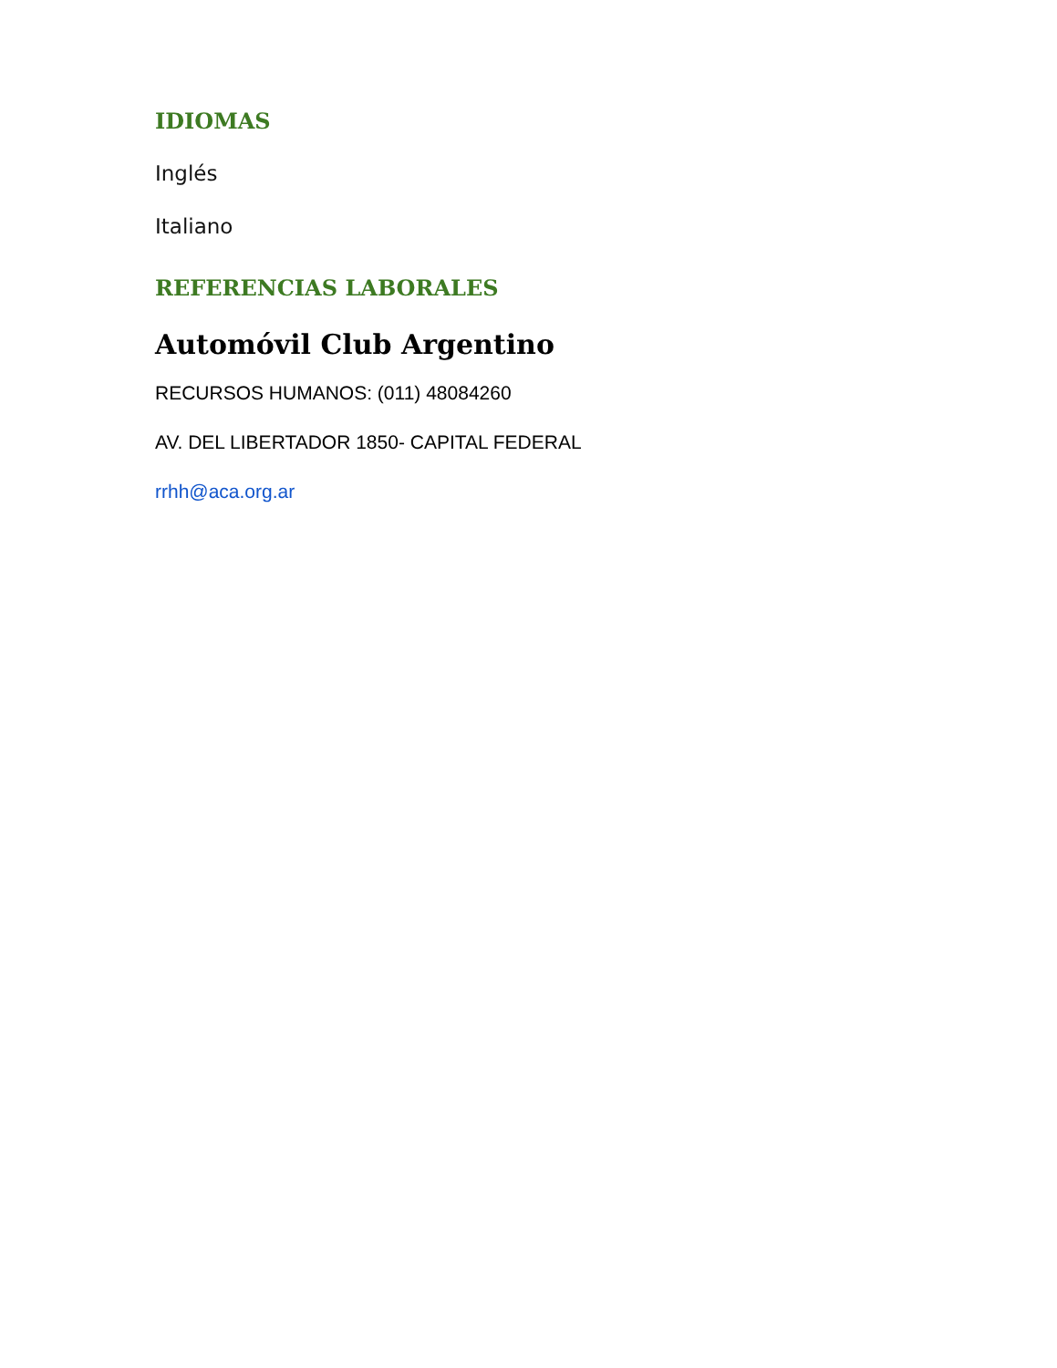IDIOMAS
Inglés
Italiano
REFERENCIAS LABORALES
Automóvil Club Argentino
RECURSOS HUMANOS: (011) 48084260
AV. DEL LIBERTADOR 1850- CAPITAL FEDERAL
rrhh@aca.org.ar